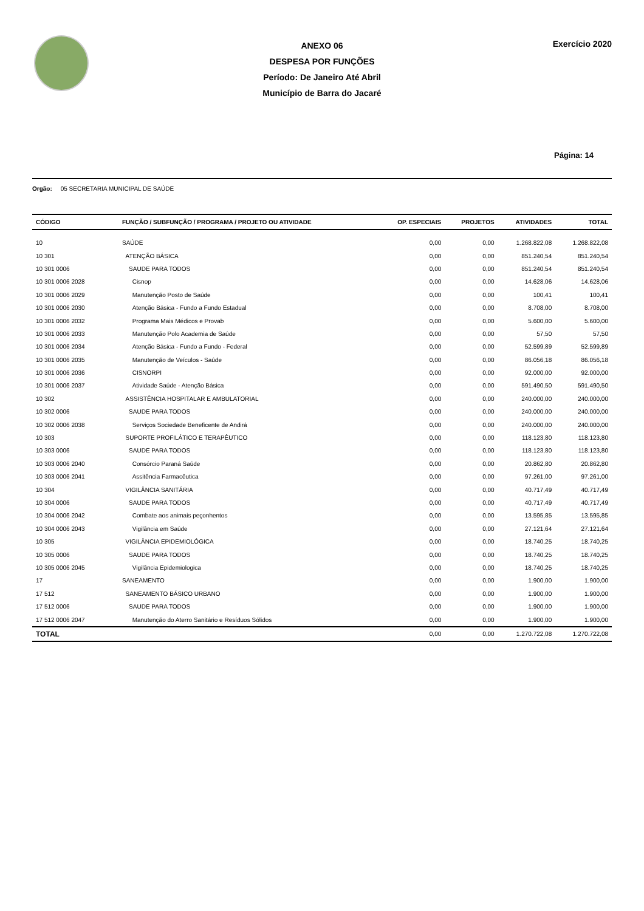ANEXO 06
DESPESA POR FUNÇÕES
Período: De Janeiro Até Abril
Município de Barra do Jacaré
Exercício 2020
Página: 14
Orgão: 05 SECRETARIA MUNICIPAL DE SAÚDE
| CÓDIGO | FUNÇÃO / SUBFUNÇÃO / PROGRAMA / PROJETO OU ATIVIDADE | OP. ESPECIAIS | PROJETOS | ATIVIDADES | TOTAL |
| --- | --- | --- | --- | --- | --- |
| 10 | SAÚDE | 0,00 | 0,00 | 1.268.822,08 | 1.268.822,08 |
| 10 301 | ATENÇÃO BÁSICA | 0,00 | 0,00 | 851.240,54 | 851.240,54 |
| 10 301 0006 | SAUDE PARA TODOS | 0,00 | 0,00 | 851.240,54 | 851.240,54 |
| 10 301 0006 2028 | Cisnop | 0,00 | 0,00 | 14.628,06 | 14.628,06 |
| 10 301 0006 2029 | Manutenção Posto de Saúde | 0,00 | 0,00 | 100,41 | 100,41 |
| 10 301 0006 2030 | Atenção Básica - Fundo a Fundo Estadual | 0,00 | 0,00 | 8.708,00 | 8.708,00 |
| 10 301 0006 2032 | Programa Mais Médicos e Provab | 0,00 | 0,00 | 5.600,00 | 5.600,00 |
| 10 301 0006 2033 | Manutenção Polo Academia de Saúde | 0,00 | 0,00 | 57,50 | 57,50 |
| 10 301 0006 2034 | Atenção Básica - Fundo a Fundo - Federal | 0,00 | 0,00 | 52.599,89 | 52.599,89 |
| 10 301 0006 2035 | Manutenção de Veículos - Saúde | 0,00 | 0,00 | 86.056,18 | 86.056,18 |
| 10 301 0006 2036 | CISNORPI | 0,00 | 0,00 | 92.000,00 | 92.000,00 |
| 10 301 0006 2037 | Atividade Saúde - Atenção Básica | 0,00 | 0,00 | 591.490,50 | 591.490,50 |
| 10 302 | ASSISTÊNCIA HOSPITALAR E AMBULATORIAL | 0,00 | 0,00 | 240.000,00 | 240.000,00 |
| 10 302 0006 | SAUDE PARA TODOS | 0,00 | 0,00 | 240.000,00 | 240.000,00 |
| 10 302 0006 2038 | Serviços Sociedade Beneficente de Andirá | 0,00 | 0,00 | 240.000,00 | 240.000,00 |
| 10 303 | SUPORTE PROFILÁTICO E TERAPÊUTICO | 0,00 | 0,00 | 118.123,80 | 118.123,80 |
| 10 303 0006 | SAUDE PARA TODOS | 0,00 | 0,00 | 118.123,80 | 118.123,80 |
| 10 303 0006 2040 | Consórcio Paraná Saúde | 0,00 | 0,00 | 20.862,80 | 20.862,80 |
| 10 303 0006 2041 | Assitência Farmacêutica | 0,00 | 0,00 | 97.261,00 | 97.261,00 |
| 10 304 | VIGILÂNCIA SANITÁRIA | 0,00 | 0,00 | 40.717,49 | 40.717,49 |
| 10 304 0006 | SAUDE PARA TODOS | 0,00 | 0,00 | 40.717,49 | 40.717,49 |
| 10 304 0006 2042 | Combate aos animais peçonhentos | 0,00 | 0,00 | 13.595,85 | 13.595,85 |
| 10 304 0006 2043 | Vigilância em Saúde | 0,00 | 0,00 | 27.121,64 | 27.121,64 |
| 10 305 | VIGILÂNCIA EPIDEMIOLÓGICA | 0,00 | 0,00 | 18.740,25 | 18.740,25 |
| 10 305 0006 | SAUDE PARA TODOS | 0,00 | 0,00 | 18.740,25 | 18.740,25 |
| 10 305 0006 2045 | Vigilância Epidemiologica | 0,00 | 0,00 | 18.740,25 | 18.740,25 |
| 17 | SANEAMENTO | 0,00 | 0,00 | 1.900,00 | 1.900,00 |
| 17 512 | SANEAMENTO BÁSICO URBANO | 0,00 | 0,00 | 1.900,00 | 1.900,00 |
| 17 512 0006 | SAUDE PARA TODOS | 0,00 | 0,00 | 1.900,00 | 1.900,00 |
| 17 512 0006 2047 | Manutenção do Aterro Sanitário e Resíduos Sólidos | 0,00 | 0,00 | 1.900,00 | 1.900,00 |
| TOTAL | | 0,00 | 0,00 | 1.270.722,08 | 1.270.722,08 |